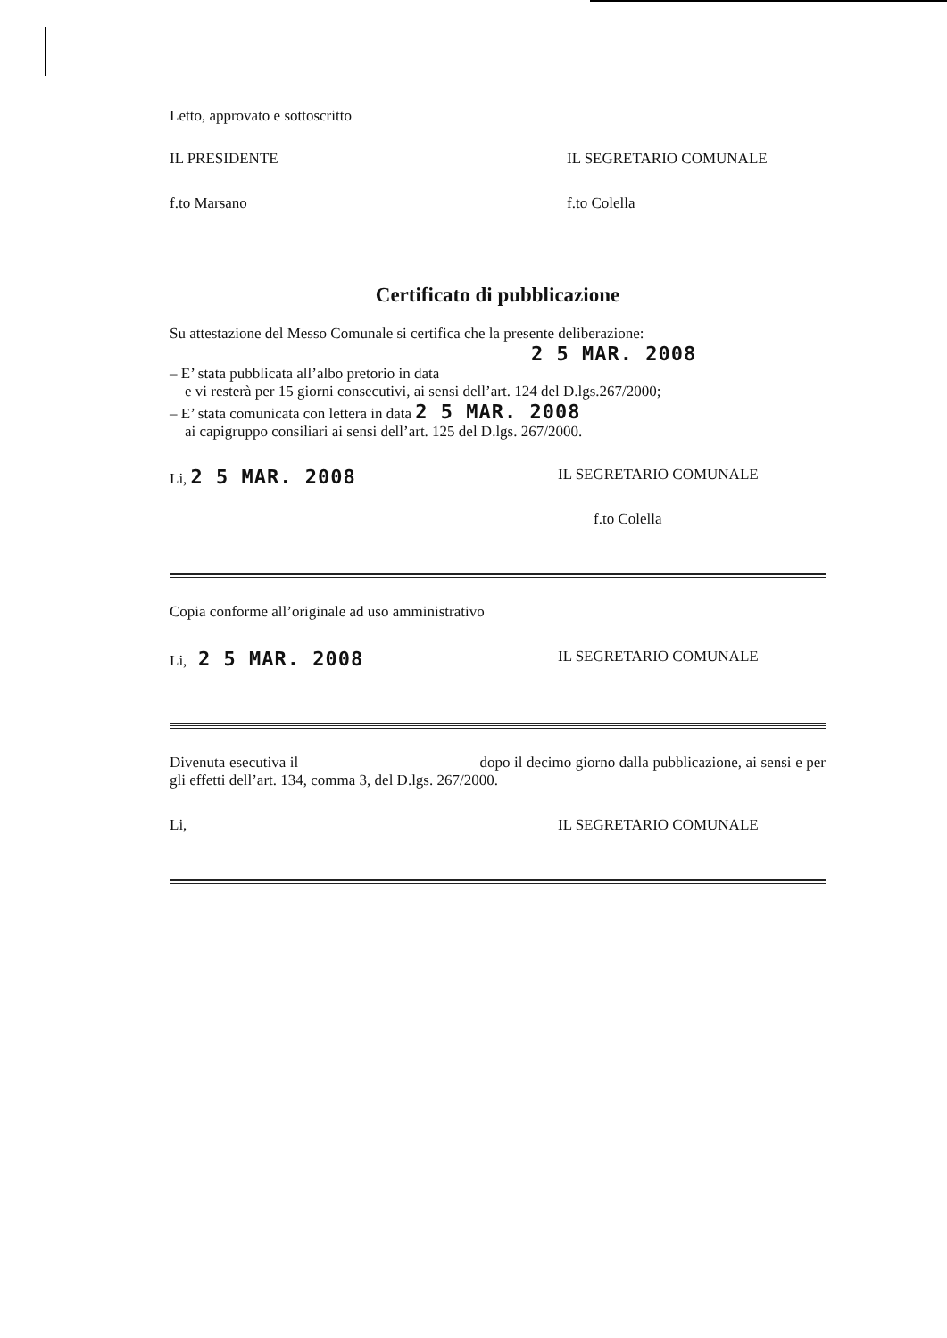Letto, approvato e sottoscritto
IL PRESIDENTE IL SEGRETARIO COMUNALE
f.to Marsano f.to Colella
Certificato di pubblicazione
Su attestazione del Messo Comunale si certifica che la presente deliberazione:
2 5 MAR. 2008
– E’ stata pubblicata all’albo pretorio in data
e vi resterà per 15 giorni consecutivi, ai sensi dell’art. 124 del D.lgs.267/2000;
– E’ stata comunicata con lettera in data 2 5 MAR. 2008
ai capigruppo consiliari ai sensi dell’art. 125 del D.lgs. 267/2000.
Li, 2 5 MAR. 2008 IL SEGRETARIO COMUNALE
f.to Colella
Copia conforme all’originale ad uso amministrativo
Li, 2 5 MAR. 2008 IL SEGRETARIO COMUNALE
Divenuta esecutiva il dopo il decimo giorno dalla pubblicazione, ai sensi e per gli effetti dell’art. 134, comma 3, del D.lgs. 267/2000.
Li, IL SEGRETARIO COMUNALE